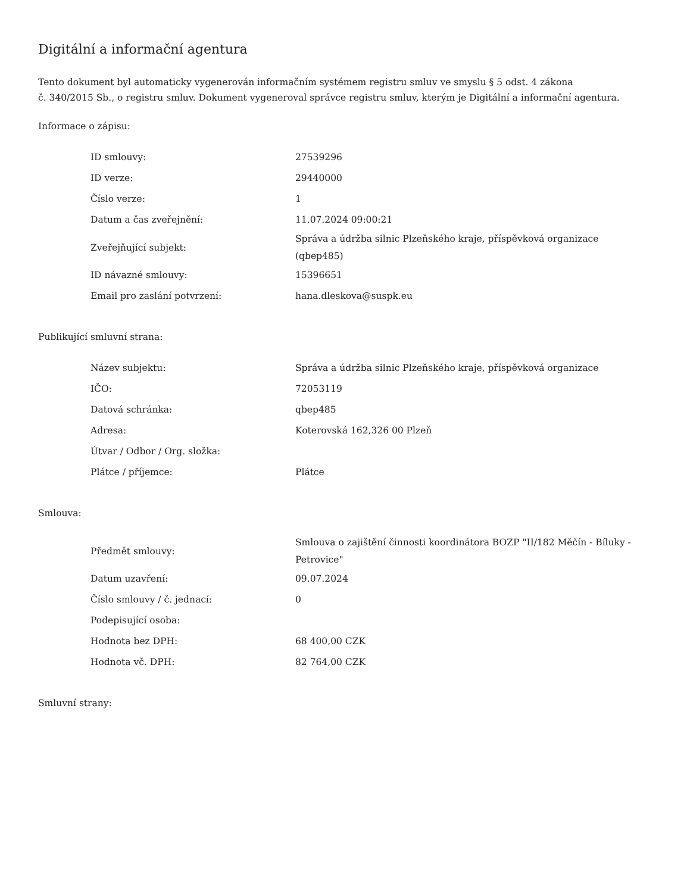Digitální a informační agentura
Tento dokument byl automaticky vygenerován informačním systémem registru smluv ve smyslu § 5 odst. 4 zákona
č. 340/2015 Sb., o registru smluv. Dokument vygeneroval správce registru smluv, kterým je Digitální a informační agentura.
Informace o zápisu:
| ID smlouvy: | 27539296 |
| ID verze: | 29440000 |
| Číslo verze: | 1 |
| Datum a čas zveřejnění: | 11.07.2024 09:00:21 |
| Zveřejňující subjekt: | Správa a údržba silnic Plzeňského kraje, příspěvková organizace (qbep485) |
| ID návazné smlouvy: | 15396651 |
| Email pro zaslání potvrzení: | hana.dleskova@suspk.eu |
Publikující smluvní strana:
| Název subjektu: | Správa a údržba silnic Plzeňského kraje, příspěvková organizace |
| IČO: | 72053119 |
| Datová schránka: | qbep485 |
| Adresa: | Koterovská 162,326 00 Plzeň |
| Útvar / Odbor / Org. složka: | |
| Plátce / příjemce: | Plátce |
Smlouva:
| Předmět smlouvy: | Smlouva o zajištění činnosti koordinátora BOZP "II/182 Měčín - Bíluky - Petrovice" |
| Datum uzavření: | 09.07.2024 |
| Číslo smlouvy / č. jednací: | 0 |
| Podepisující osoba: | |
| Hodnota bez DPH: | 68 400,00 CZK |
| Hodnota vč. DPH: | 82 764,00 CZK |
Smluvní strany: